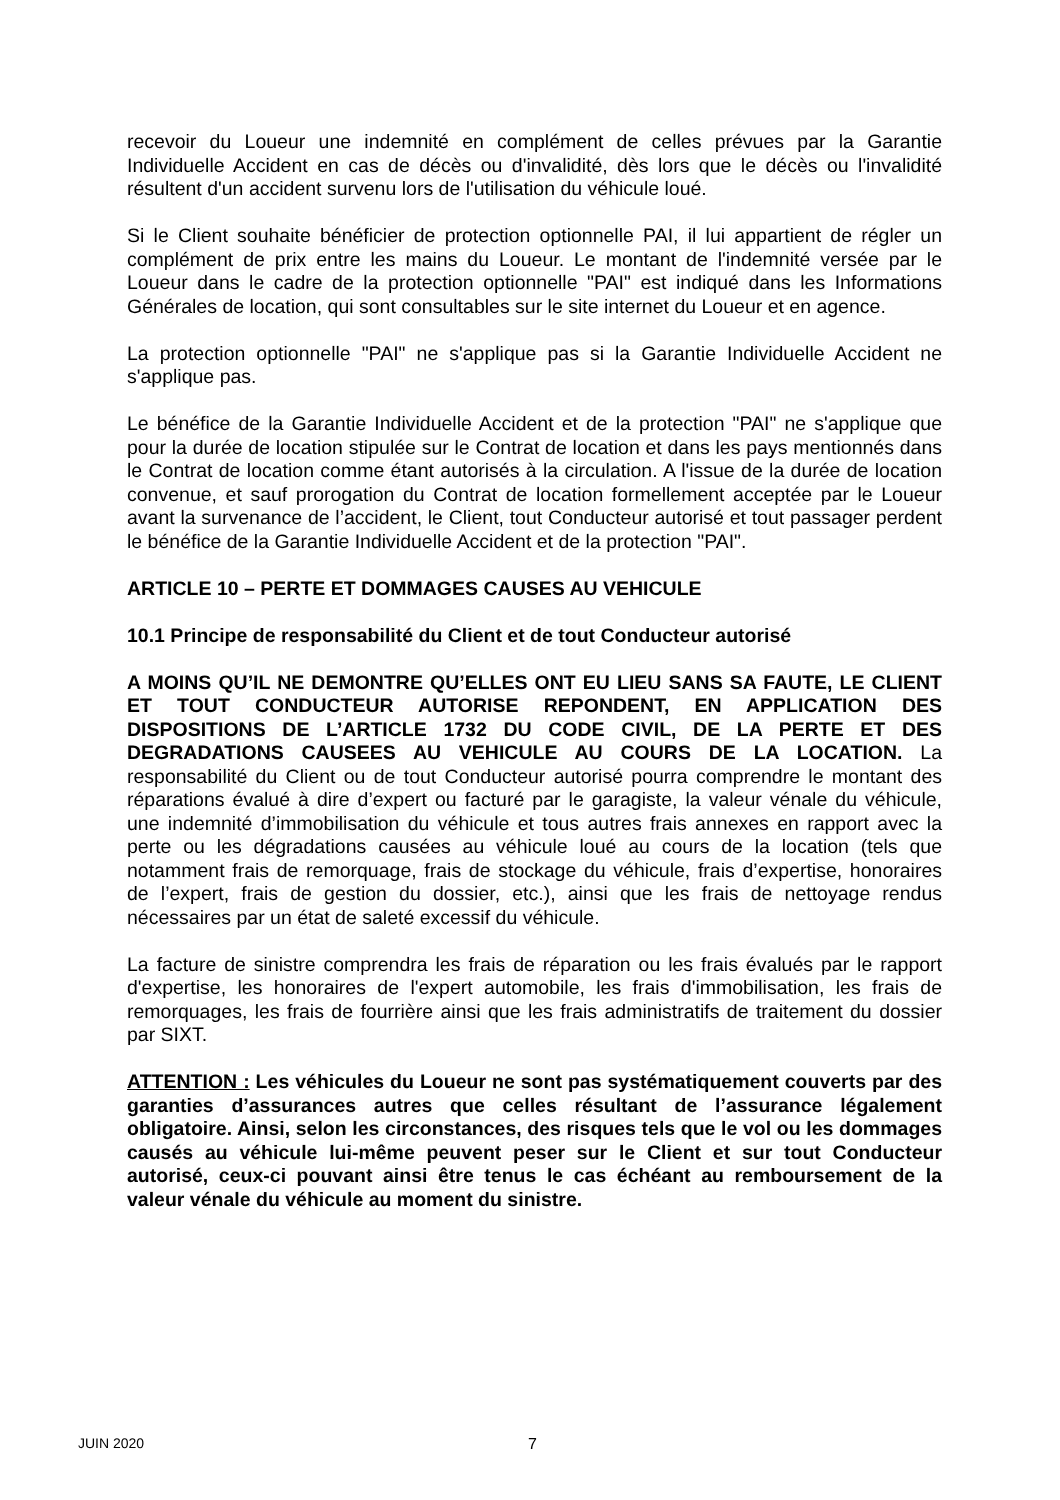recevoir du Loueur une indemnité en complément de celles prévues par la Garantie Individuelle Accident en cas de décès ou d'invalidité, dès lors que le décès ou l'invalidité résultent d'un accident survenu lors de l'utilisation du véhicule loué.
Si le Client souhaite bénéficier de protection optionnelle PAI, il lui appartient de régler un complément de prix entre les mains du Loueur. Le montant de l'indemnité versée par le Loueur dans le cadre de la protection optionnelle "PAI" est indiqué dans les Informations Générales de location, qui sont consultables sur le site internet du Loueur et en agence.
La protection optionnelle "PAI" ne s'applique pas si la Garantie Individuelle Accident ne s'applique pas.
Le bénéfice de la Garantie Individuelle Accident et de la protection "PAI" ne s'applique que pour la durée de location stipulée sur le Contrat de location et dans les pays mentionnés dans le Contrat de location comme étant autorisés à la circulation. A l'issue de la durée de location convenue, et sauf prorogation du Contrat de location formellement acceptée par le Loueur avant la survenance de l’accident, le Client, tout Conducteur autorisé et tout passager perdent le bénéfice de la Garantie Individuelle Accident et de la protection "PAI".
ARTICLE 10 – PERTE ET DOMMAGES CAUSES AU VEHICULE
10.1 Principe de responsabilité du Client et de tout Conducteur autorisé
A MOINS QU’IL NE DEMONTRE QU’ELLES ONT EU LIEU SANS SA FAUTE, LE CLIENT ET TOUT CONDUCTEUR AUTORISE REPONDENT, EN APPLICATION DES DISPOSITIONS DE L’ARTICLE 1732 DU CODE CIVIL, DE LA PERTE ET DES DEGRADATIONS CAUSEES AU VEHICULE AU COURS DE LA LOCATION. La responsabilité du Client ou de tout Conducteur autorisé pourra comprendre le montant des réparations évalué à dire d’expert ou facturé par le garagiste, la valeur vénale du véhicule, une indemnité d’immobilisation du véhicule et tous autres frais annexes en rapport avec la perte ou les dégradations causées au véhicule loué au cours de la location (tels que notamment frais de remorquage, frais de stockage du véhicule, frais d’expertise, honoraires de l’expert, frais de gestion du dossier, etc.), ainsi que les frais de nettoyage rendus nécessaires par un état de saleté excessif du véhicule.
La facture de sinistre comprendra les frais de réparation ou les frais évalués par le rapport d'expertise, les honoraires de l'expert automobile, les frais d'immobilisation, les frais de remorquages, les frais de fourrière ainsi que les frais administratifs de traitement du dossier par SIXT.
ATTENTION : Les véhicules du Loueur ne sont pas systématiquement couverts par des garanties d’assurances autres que celles résultant de l’assurance légalement obligatoire. Ainsi, selon les circonstances, des risques tels que le vol ou les dommages causés au véhicule lui-même peuvent peser sur le Client et sur tout Conducteur autorisé, ceux-ci pouvant ainsi être tenus le cas échéant au remboursement de la valeur vénale du véhicule au moment du sinistre.
JUIN 2020 7